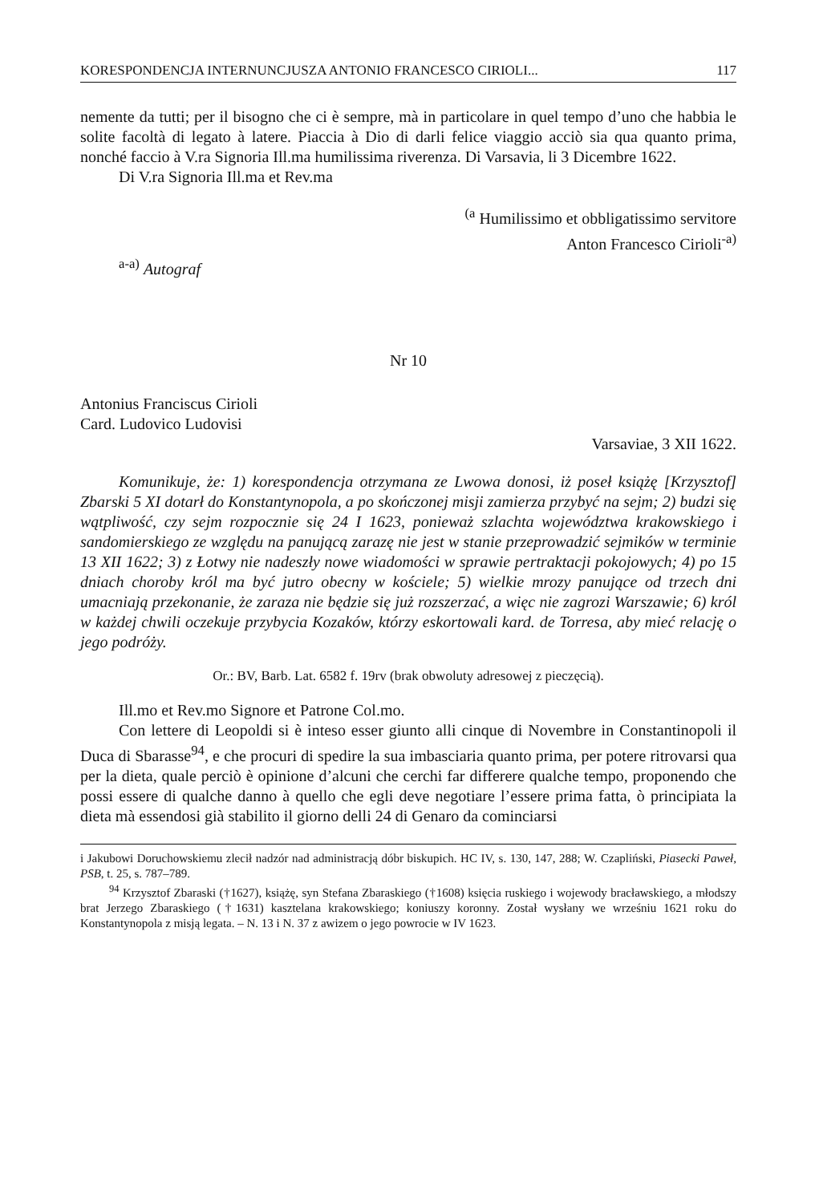KORESPONDENCJA INTERNUNCJUSZA ANTONIO FRANCESCO CIRIOLI... 117
nemente da tutti; per il bisogno che ci è sempre, mà in particolare in quel tempo d’uno che habbia le solite facoltà di legato à latere. Piaccia à Dio di darli felice viaggio acciò sia qua quanto prima, nonché faccio à V.ra Signoria Ill.ma humilissima riverenza. Di Varsavia, li 3 Dicembre 1622.
Di V.ra Signoria Ill.ma et Rev.ma
<sup>(a</sup> Humilissimo et obbligatissimo servitore
Anton Francesco Cirioli<sup>-a)</sup>
<sup>a-a)</sup> Autograf
Nr 10
Antonius Franciscus Cirioli
Card. Ludovico Ludovisi
Varsaviae, 3 XII 1622.
Komunikuje, że: 1) korespondencja otrzymana ze Lwowa donosi, iż poseł książę [Krzysztof] Zbarski 5 XI dotarł do Konstantynopola, a po skończonej misji zamierza przybyć na sejm; 2) budzi się wątpliwość, czy sejm rozpocznie się 24 I 1623, ponieważ szlachta województwa krakowskiego i sandomierskiego ze względu na panującą zarazę nie jest w stanie przeprowadzić sejmików w terminie 13 XII 1622; 3) z Łotwy nie nadeszły nowe wiadomości w sprawie pertraktacji pokojowych; 4) po 15 dniach choroby król ma być jutro obecny w kościele; 5) wielkie mrozy panujące od trzech dni umacniają przekonanie, że zaraza nie będzie się już rozszerzać, a więc nie zagrozi Warszawie; 6) król w każdej chwili oczekuje przybycia Kozaków, którzy eskortowali kard. de Torresa, aby mieć relację o jego podróży.
Or.: BV, Barb. Lat. 6582 f. 19rv (brak obwoluty adresowej z pieczęcią).
Ill.mo et Rev.mo Signore et Patrone Col.mo.
Con lettere di Leopoldi si è inteso esser giunto alli cinque di Novembre in Constantinopoli il Duca di Sbarasse<sup>94</sup>, e che procuri di spedire la sua imbasciaria quanto prima, per potere ritrovarsi qua per la dieta, quale perciò è opinione d’alcuni che cerchi far differere qualche tempo, proponendo che possi essere di qualche danno à quello che egli deve negotiare l’essere prima fatta, ò principiata la dieta mà essendosi già stabilito il giorno delli 24 di Genaro da cominciarsi
i Jakubowi Doruchowskiemu zlecił nadzór nad administracją dóbr biskupich. HC IV, s. 130, 147, 288; W. Czapliński, Piasecki Paweł, PSB, t. 25, s. 787–789.
<sup>94</sup> Krzysztof Zbaraski (†1627), książę, syn Stefana Zbaraskiego (†1608) księcia ruskiego i wojewody bracławskiego, a młodszy brat Jerzego Zbaraskiego (†1631) kasztelana krakowskiego; koniuszy koronny. Został wysłany we wrześniu 1621 roku do Konstantynopola z misją legata. – N. 13 i N. 37 z awizem o jego powrocie w IV 1623.